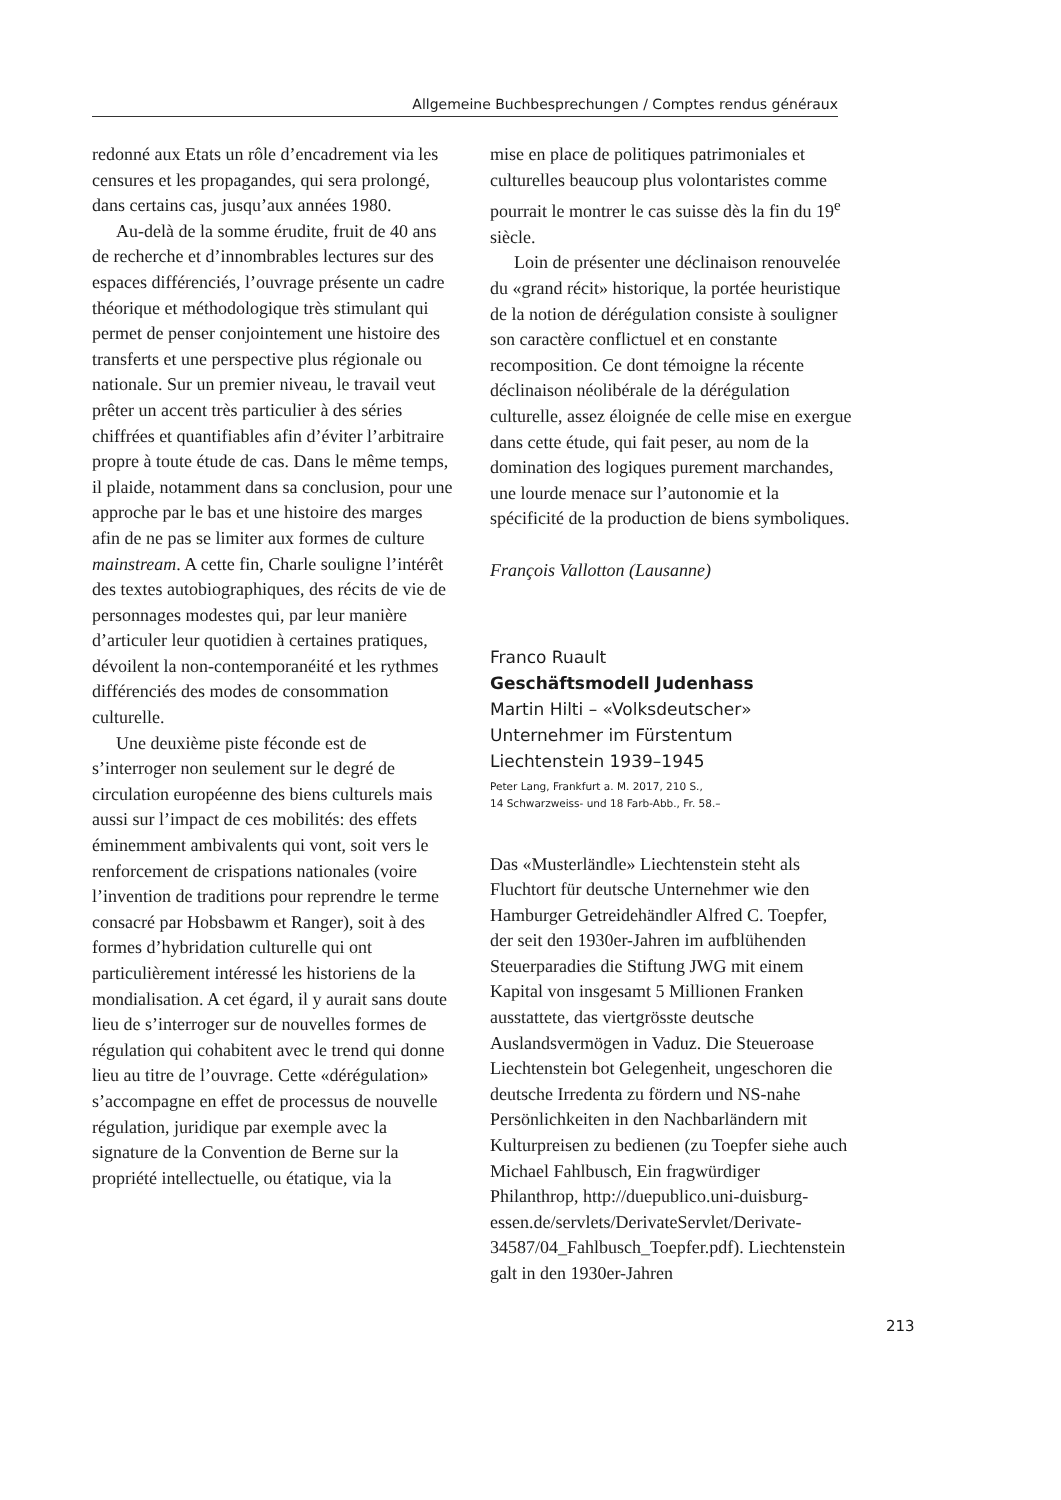Allgemeine Buchbesprechungen / Comptes rendus généraux
redonné aux Etats un rôle d’encadrement via les censures et les propagandes, qui sera prolongé, dans certains cas, jusqu’aux années 1980.
Au-delà de la somme érudite, fruit de 40 ans de recherche et d’innombrables lectures sur des espaces différenciés, l’ouvrage présente un cadre théorique et méthodologique très stimulant qui permet de penser conjointement une histoire des transferts et une perspective plus régionale ou nationale. Sur un premier niveau, le travail veut prêter un accent très particulier à des séries chiffrées et quantifiables afin d’éviter l’arbitraire propre à toute étude de cas. Dans le même temps, il plaide, notamment dans sa conclusion, pour une approche par le bas et une histoire des marges afin de ne pas se limiter aux formes de culture mainstream. A cette fin, Charle souligne l’intérêt des textes autobiographiques, des récits de vie de personnages modestes qui, par leur manière d’articuler leur quotidien à certaines pratiques, dévoilent la non-contemporanéité et les rythmes différenciés des modes de consommation culturelle.
Une deuxième piste féconde est de s’interroger non seulement sur le degré de circulation européenne des biens culturels mais aussi sur l’impact de ces mobilités: des effets éminemment ambivalents qui vont, soit vers le renforcement de crispations nationales (voire l’invention de traditions pour reprendre le terme consacré par Hobsbawm et Ranger), soit à des formes d’hybridation culturelle qui ont particulièrement intéressé les historiens de la mondialisation. A cet égard, il y aurait sans doute lieu de s’interroger sur de nouvelles formes de régulation qui cohabitent avec le trend qui donne lieu au titre de l’ouvrage. Cette «dérégulation» s’accompagne en effet de processus de nouvelle régulation, juridique par exemple avec la signature de la Convention de Berne sur la propriété intellectuelle, ou étatique, via la
mise en place de politiques patrimoniales et culturelles beaucoup plus volontaristes comme pourrait le montrer le cas suisse dès la fin du 19<sup>e</sup> siècle.
Loin de présenter une déclinaison renouvelée du «grand récit» historique, la portée heuristique de la notion de dérégulation consiste à souligner son caractère conflictuel et en constante recomposition. Ce dont témoigne la récente déclinaison néolibérale de la dérégulation culturelle, assez éloignée de celle mise en exergue dans cette étude, qui fait peser, au nom de la domination des logiques purement marchandes, une lourde menace sur l’autonomie et la spécificité de la production de biens symboliques.
François Vallotton (Lausanne)
Franco Ruault
Geschäftsmodell Judenhass
Martin Hilti – «Volksdeutscher» Unternehmer im Fürstentum Liechtenstein 1939–1945
Peter Lang, Frankfurt a. M. 2017, 210 S.,
14 Schwarzweiss- und 18 Farb-Abb., Fr. 58.–
Das «Musterländle» Liechtenstein steht als Fluchtort für deutsche Unternehmer wie den Hamburger Getreidehändler Alfred C. Toepfer, der seit den 1930er-Jahren im aufblühenden Steuerparadies die Stiftung JWG mit einem Kapital von insgesamt 5 Millionen Franken ausstattete, das viertgrösste deutsche Auslandsvermögen in Vaduz. Die Steueroase Liechtenstein bot Gelegenheit, ungeschoren die deutsche Irredenta zu fördern und NS-nahe Persönlichkeiten in den Nachbarländern mit Kulturpreisen zu bedienen (zu Toepfer siehe auch Michael Fahlbusch, Ein fragwürdiger Philanthrop, http://duepublico.uni-duisburg-essen.de/servlets/DerivateServlet/Derivate-34587/04_Fahlbusch_Toepfer.pdf). Liechtenstein galt in den 1930er-Jahren
213